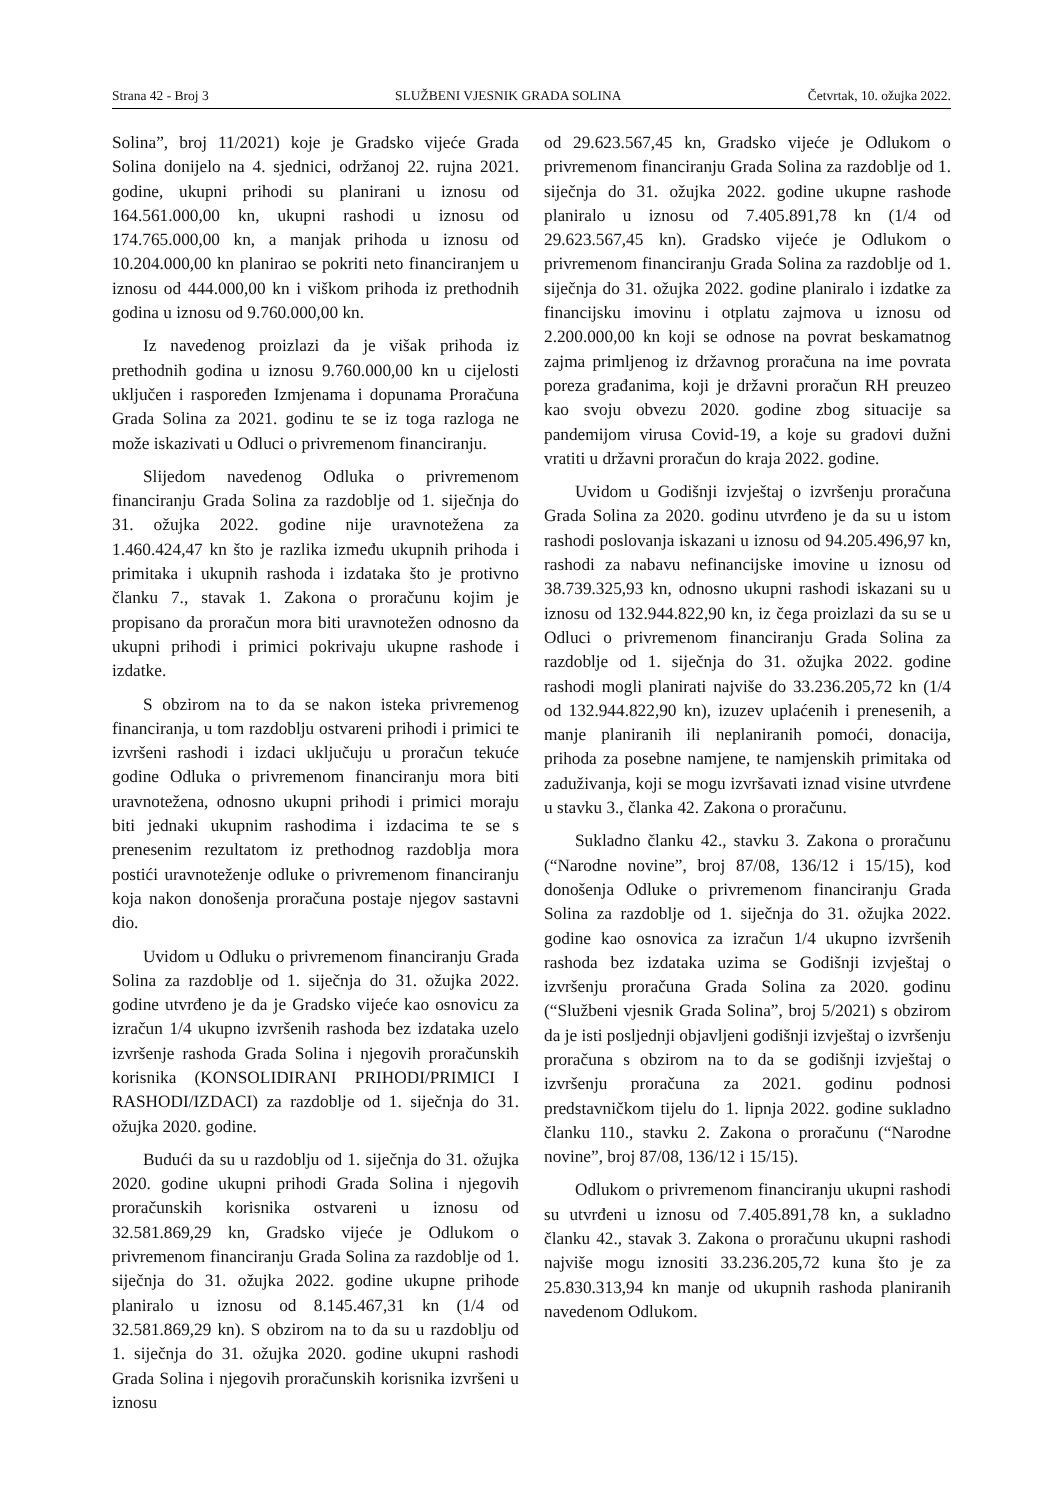Strana 42 - Broj 3 SLUŽBENI VJESNIK GRADA SOLINA Četvrtak, 10. ožujka 2022.
Solina”, broj 11/2021) koje je Gradsko vijeće Grada Solina donijelo na 4. sjednici, održanoj 22. rujna 2021. godine, ukupni prihodi su planirani u iznosu od 164.561.000,00 kn, ukupni rashodi u iznosu od 174.765.000,00 kn, a manjak prihoda u iznosu od 10.204.000,00 kn planirao se pokriti neto financiranjem u iznosu od 444.000,00 kn i viškom prihoda iz prethodnih godina u iznosu od 9.760.000,00 kn.
Iz navedenog proizlazi da je višak prihoda iz prethodnih godina u iznosu 9.760.000,00 kn u cijelosti uključen i raspoređen Izmjenama i dopunama Proračuna Grada Solina za 2021. godinu te se iz toga razloga ne može iskazivati u Odluci o privremenom financiranju.
Slijedom navedenog Odluka o privremenom financiranju Grada Solina za razdoblje od 1. siječnja do 31. ožujka 2022. godine nije uravnotežena za 1.460.424,47 kn što je razlika između ukupnih prihoda i primitaka i ukupnih rashoda i izdataka što je protivno članku 7., stavak 1. Zakona o proračunu kojim je propisano da proračun mora biti uravnotežen odnosno da ukupni prihodi i primici pokrivaju ukupne rashode i izdatke.
S obzirom na to da se nakon isteka privremenog financiranja, u tom razdoblju ostvareni prihodi i primici te izvršeni rashodi i izdaci uključuju u proračun tekuće godine Odluka o privremenom financiranju mora biti uravnotežena, odnosno ukupni prihodi i primici moraju biti jednaki ukupnim rashodima i izdacima te se s prenesenim rezultatom iz prethodnog razdoblja mora postići uravnoteženje odluke o privremenom financiranju koja nakon donošenja proračuna postaje njegov sastavni dio.
Uvidom u Odluku o privremenom financiranju Grada Solina za razdoblje od 1. siječnja do 31. ožujka 2022. godine utvrđeno je da je Gradsko vijeće kao osnovicu za izračun 1/4 ukupno izvršenih rashoda bez izdataka uzelo izvršenje rashoda Grada Solina i njegovih proračunskih korisnika (KONSOLIDIRANI PRIHODI/PRIMICI I RASHODI/IZDACI) za razdoblje od 1. siječnja do 31. ožujka 2020. godine.
Budući da su u razdoblju od 1. siječnja do 31. ožujka 2020. godine ukupni prihodi Grada Solina i njegovih proračunskih korisnika ostvareni u iznosu od 32.581.869,29 kn, Gradsko vijeće je Odlukom o privremenom financiranju Grada Solina za razdoblje od 1. siječnja do 31. ožujka 2022. godine ukupne prihode planiralo u iznosu od 8.145.467,31 kn (1/4 od 32.581.869,29 kn). S obzirom na to da su u razdoblju od 1. siječnja do 31. ožujka 2020. godine ukupni rashodi Grada Solina i njegovih proračunskih korisnika izvršeni u iznosu
od 29.623.567,45 kn, Gradsko vijeće je Odlukom o privremenom financiranju Grada Solina za razdoblje od 1. siječnja do 31. ožujka 2022. godine ukupne rashode planiralo u iznosu od 7.405.891,78 kn (1/4 od 29.623.567,45 kn). Gradsko vijeće je Odlukom o privremenom financiranju Grada Solina za razdoblje od 1. siječnja do 31. ožujka 2022. godine planiralo i izdatke za financijsku imovinu i otplatu zajmova u iznosu od 2.200.000,00 kn koji se odnose na povrat beskamatnog zajma primljenog iz državnog proračuna na ime povrata poreza građanima, koji je državni proračun RH preuzeo kao svoju obvezu 2020. godine zbog situacije sa pandemijom virusa Covid-19, a koje su gradovi dužni vratiti u državni proračun do kraja 2022. godine.
Uvidom u Godišnji izvještaj o izvršenju proračuna Grada Solina za 2020. godinu utvrđeno je da su u istom rashodi poslovanja iskazani u iznosu od 94.205.496,97 kn, rashodi za nabavu nefinancijske imovine u iznosu od 38.739.325,93 kn, odnosno ukupni rashodi iskazani su u iznosu od 132.944.822,90 kn, iz čega proizlazi da su se u Odluci o privremenom financiranju Grada Solina za razdoblje od 1. siječnja do 31. ožujka 2022. godine rashodi mogli planirati najviše do 33.236.205,72 kn (1/4 od 132.944.822,90 kn), izuzev uplaćenih i prenesenih, a manje planiranih ili neplaniranih pomoći, donacija, prihoda za posebne namjene, te namjenskih primitaka od zaduživanja, koji se mogu izvršavati iznad visine utvrđene u stavku 3., članka 42. Zakona o proračunu.
Sukladno članku 42., stavku 3. Zakona o proračunu (“Narodne novine”, broj 87/08, 136/12 i 15/15), kod donošenja Odluke o privremenom financiranju Grada Solina za razdoblje od 1. siječnja do 31. ožujka 2022. godine kao osnovica za izračun 1/4 ukupno izvršenih rashoda bez izdataka uzima se Godišnji izvještaj o izvršenju proračuna Grada Solina za 2020. godinu (“Službeni vjesnik Grada Solina”, broj 5/2021) s obzirom da je isti posljednji objavljeni godišnji izvještaj o izvršenju proračuna s obzirom na to da se godišnji izvještaj o izvršenju proračuna za 2021. godinu podnosi predstavničkom tijelu do 1. lipnja 2022. godine sukladno članku 110., stavku 2. Zakona o proračunu (“Narodne novine”, broj 87/08, 136/12 i 15/15).
Odlukom o privremenom financiranju ukupni rashodi su utvrđeni u iznosu od 7.405.891,78 kn, a sukladno članku 42., stavak 3. Zakona o proračunu ukupni rashodi najviše mogu iznositi 33.236.205,72 kuna što je za 25.830.313,94 kn manje od ukupnih rashoda planiranih navedenom Odlukom.